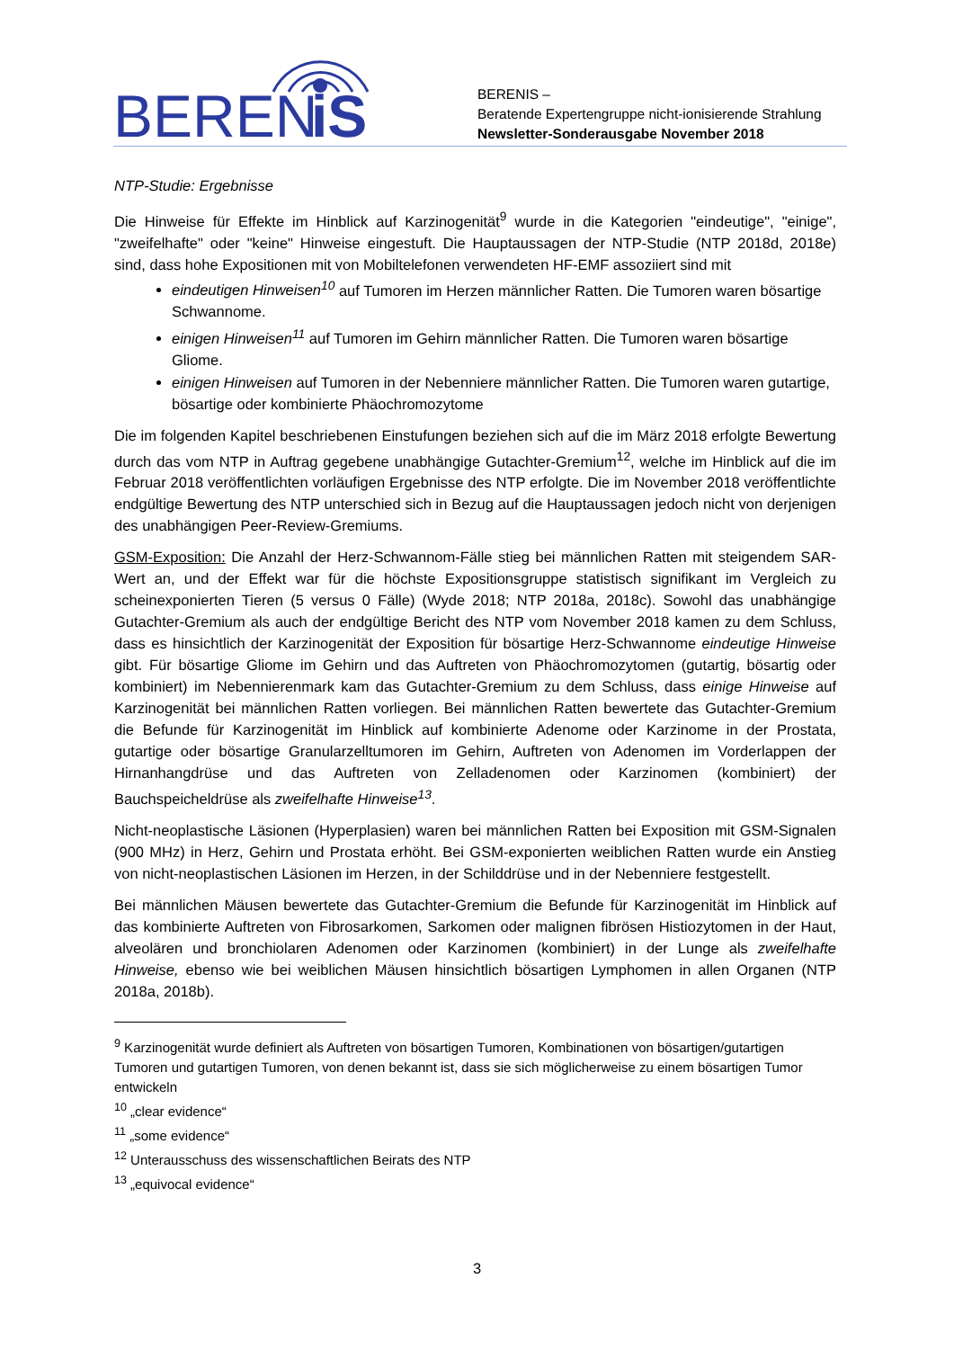BEREN
iS
BERENIS –
Beratende Expertengruppe nicht-ionisierende Strahlung
Newsletter-Sonderausgabe November 2018
NTP-Studie: Ergebnisse
Die Hinweise für Effekte im Hinblick auf Karzinogenität<sup>9</sup> wurde in die Kategorien "eindeutige", "einige", "zweifelhafte" oder "keine" Hinweise eingestuft. Die Hauptaussagen der NTP-Studie (NTP 2018d, 2018e) sind, dass hohe Expositionen mit von Mobiltelefonen verwendeten HF-EMF assoziiert sind mit
eindeutigen Hinweisen<sup>10</sup> auf Tumoren im Herzen männlicher Ratten. Die Tumoren waren bösartige Schwannome.
einigen Hinweisen<sup>11</sup> auf Tumoren im Gehirn männlicher Ratten. Die Tumoren waren bösartige Gliome.
einigen Hinweisen auf Tumoren in der Nebenniere männlicher Ratten. Die Tumoren waren gutartige, bösartige oder kombinierte Phäochromozytome
Die im folgenden Kapitel beschriebenen Einstufungen beziehen sich auf die im März 2018 erfolgte Bewertung durch das vom NTP in Auftrag gegebene unabhängige Gutachter-Gremium<sup>12</sup>, welche im Hinblick auf die im Februar 2018 veröffentlichten vorläufigen Ergebnisse des NTP erfolgte. Die im November 2018 veröffentlichte endgültige Bewertung des NTP unterschied sich in Bezug auf die Hauptaussagen jedoch nicht von derjenigen des unabhängigen Peer-Review-Gremiums.
GSM-Exposition: Die Anzahl der Herz-Schwannom-Fälle stieg bei männlichen Ratten mit steigendem SAR-Wert an, und der Effekt war für die höchste Expositionsgruppe statistisch signifikant im Vergleich zu scheinexponierten Tieren (5 versus 0 Fälle) (Wyde 2018; NTP 2018a, 2018c). Sowohl das unabhängige Gutachter-Gremium als auch der endgültige Bericht des NTP vom November 2018 kamen zu dem Schluss, dass es hinsichtlich der Karzinogenität der Exposition für bösartige Herz-Schwannome eindeutige Hinweise gibt. Für bösartige Gliome im Gehirn und das Auftreten von Phäochromozytomen (gutartig, bösartig oder kombiniert) im Nebennierenmark kam das Gutachter-Gremium zu dem Schluss, dass einige Hinweise auf Karzinogenität bei männlichen Ratten vorliegen. Bei männlichen Ratten bewertete das Gutachter-Gremium die Befunde für Karzinogenität im Hinblick auf kombinierte Adenome oder Karzinome in der Prostata, gutartige oder bösartige Granularzelltumoren im Gehirn, Auftreten von Adenomen im Vorderlappen der Hirnanhangdrüse und das Auftreten von Zelladenomen oder Karzinomen (kombiniert) der Bauchspeicheldrüse als zweifelhafte Hinweise<sup>13</sup>.
Nicht-neoplastische Läsionen (Hyperplasien) waren bei männlichen Ratten bei Exposition mit GSM-Signalen (900 MHz) in Herz, Gehirn und Prostata erhöht. Bei GSM-exponierten weiblichen Ratten wurde ein Anstieg von nicht-neoplastischen Läsionen im Herzen, in der Schilddrüse und in der Nebenniere festgestellt.
Bei männlichen Mäusen bewertete das Gutachter-Gremium die Befunde für Karzinogenität im Hinblick auf das kombinierte Auftreten von Fibrosarkomen, Sarkomen oder malignen fibrösen Histiozytomen in der Haut, alveolären und bronchiolaren Adenomen oder Karzinomen (kombiniert) in der Lunge als zweifelhafte Hinweise, ebenso wie bei weiblichen Mäusen hinsichtlich bösartigen Lymphomen in allen Organen (NTP 2018a, 2018b).
<sup>9</sup> Karzinogenität wurde definiert als Auftreten von bösartigen Tumoren, Kombinationen von bösartigen/gutartigen Tumoren und gutartigen Tumoren, von denen bekannt ist, dass sie sich möglicherweise zu einem bösartigen Tumor entwickeln
<sup>10</sup> „clear evidence“
<sup>11</sup> „some evidence“
<sup>12</sup> Unterausschuss des wissenschaftlichen Beirats des NTP
<sup>13</sup> „equivocal evidence“
3